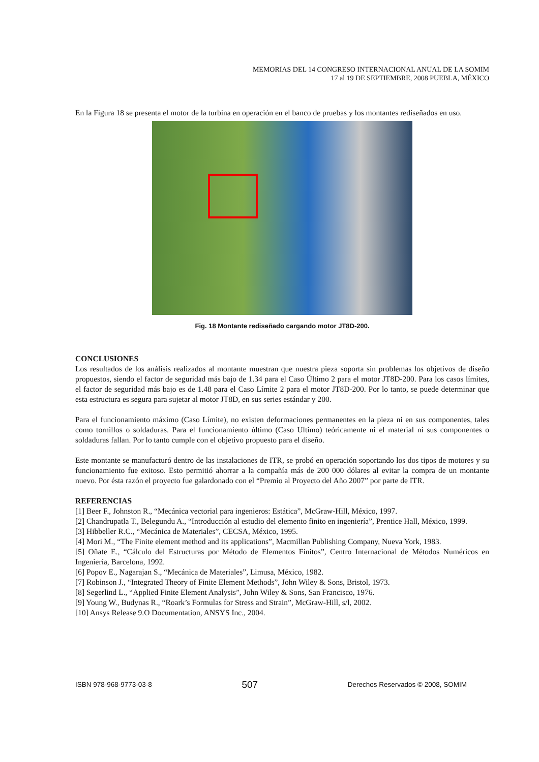MEMORIAS DEL 14 CONGRESO INTERNACIONAL ANUAL DE LA SOMIM
17 al 19 DE SEPTIEMBRE, 2008 PUEBLA, MÉXICO
En la Figura 18 se presenta el motor de la turbina en operación en el banco de pruebas y los montantes rediseñados en uso.
Fig. 18 Montante rediseñado cargando motor JT8D-200.
CONCLUSIONES
Los resultados de los análisis realizados al montante muestran que nuestra pieza soporta sin problemas los objetivos de diseño propuestos, siendo el factor de seguridad más bajo de 1.34 para el Caso Último 2 para el motor JT8D-200. Para los casos límites, el factor de seguridad más bajo es de 1.48 para el Caso Límite 2 para el motor JT8D-200. Por lo tanto, se puede determinar que esta estructura es segura para sujetar al motor JT8D, en sus series estándar y 200.
Para el funcionamiento máximo (Caso Límite), no existen deformaciones permanentes en la pieza ni en sus componentes, tales como tornillos o soldaduras. Para el funcionamiento último (Caso Ultimo) teóricamente ni el material ni sus componentes o soldaduras fallan. Por lo tanto cumple con el objetivo propuesto para el diseño.
Este montante se manufacturó dentro de las instalaciones de ITR, se probó en operación soportando los dos tipos de motores y su funcionamiento fue exitoso. Esto permitió ahorrar a la compañía más de 200 000 dólares al evitar la compra de un montante nuevo. Por ésta razón el proyecto fue galardonado con el “Premio al Proyecto del Año 2007” por parte de ITR.
REFERENCIAS
[1] Beer F., Johnston R., “Mecánica vectorial para ingenieros: Estática”, McGraw-Hill, México, 1997.
[2] Chandrupatla T., Belegundu A., “Introducción al estudio del elemento finito en ingeniería”, Prentice Hall, México, 1999.
[3] Hibbeller R.C., “Mecánica de Materiales”, CECSA, México, 1995.
[4] Mori M., “The Finite element method and its applications”, Macmillan Publishing Company, Nueva York, 1983.
[5] Oñate E., “Cálculo del Estructuras por Método de Elementos Finitos”, Centro Internacional de Métodos Numéricos en Ingeniería, Barcelona, 1992.
[6] Popov E., Nagarajan S., “Mecánica de Materiales”, Limusa, México, 1982.
[7] Robinson J., “Integrated Theory of Finite Element Methods”, John Wiley & Sons, Bristol, 1973.
[8] Segerlind L., “Applied Finite Element Analysis”, John Wiley & Sons, San Francisco, 1976.
[9] Young W., Budynas R., “Roark’s Formulas for Stress and Strain”, McGraw-Hill, s/l, 2002.
[10] Ansys Release 9.O Documentation, ANSYS Inc., 2004.
ISBN 978-968-9773-03-8 507 Derechos Reservados © 2008, SOMIM